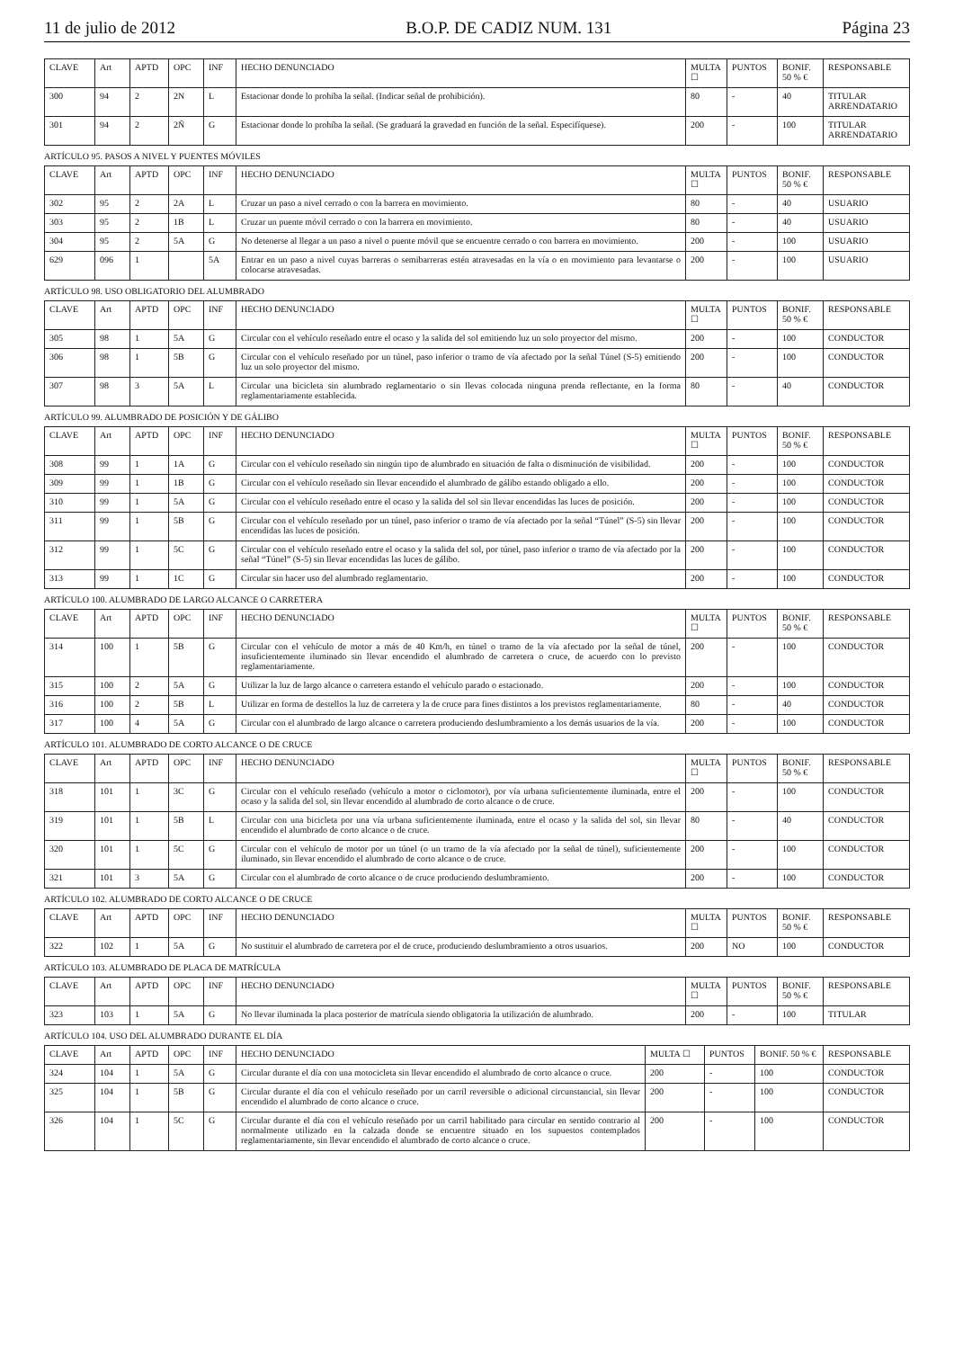11 de julio de 2012 B.O.P. DE CADIZ NUM. 131 Página 23
| CLAVE | Art | APTD | OPC | INF | HECHO DENUNCIADO | MULTA ☐ | PUNTOS | BONIF. 50 % € | RESPONSABLE |
| --- | --- | --- | --- | --- | --- | --- | --- | --- | --- |
| 300 | 94 | 2 | 2N | L | Estacionar donde lo prohiba la señal. (Indicar señal de prohibición). | 80 | - | 40 | TITULAR ARRENDATARIO |
| 301 | 94 | 2 | 2Ñ | G | Estacionar donde lo prohíba la señal. (Se graduará la gravedad en función de la señal. Especifíquese). | 200 | - | 100 | TITULAR ARRENDATARIO |
ARTÍCULO 95. PASOS A NIVEL Y PUENTES MÓVILES
| CLAVE | Art | APTD | OPC | INF | HECHO DENUNCIADO | MULTA ☐ | PUNTOS | BONIF. 50 % € | RESPONSABLE |
| --- | --- | --- | --- | --- | --- | --- | --- | --- | --- |
| 302 | 95 | 2 | 2A | L | Cruzar un paso a nivel cerrado o con la barrera en movimiento. | 80 | - | 40 | USUARIO |
| 303 | 95 | 2 | 1B | L | Cruzar un puente móvil cerrado o con la barrera en movimiento. | 80 | - | 40 | USUARIO |
| 304 | 95 | 2 | 5A | G | No detenerse al llegar a un paso a nivel o puente móvil que se encuentre cerrado o con barrera en movimiento. | 200 | - | 100 | USUARIO |
| 629 | 096 | 1 | | 5A | Entrar en un paso a nivel cuyas barreras o semibarreras estén atravesadas en la vía o en movimiento para levantarse o colocarse atravesadas. | 200 | - | 100 | USUARIO |
ARTÍCULO 98. USO OBLIGATORIO DEL ALUMBRADO
| CLAVE | Art | APTD | OPC | INF | HECHO DENUNCIADO | MULTA ☐ | PUNTOS | BONIF. 50 % € | RESPONSABLE |
| --- | --- | --- | --- | --- | --- | --- | --- | --- | --- |
| 305 | 98 | 1 | 5A | G | Circular con el vehículo reseñado entre el ocaso y la salida del sol emitiendo luz un solo proyector del mismo. | 200 | - | 100 | CONDUCTOR |
| 306 | 98 | 1 | 5B | G | Circular con el vehículo reseñado por un túnel, paso inferior o tramo de vía afectado por la señal Túnel (S-5) emitiendo luz un solo proyector del mismo. | 200 | - | 100 | CONDUCTOR |
| 307 | 98 | 3 | 5A | L | Circular una bicicleta sin alumbrado reglamentario o sin llevas colocada ninguna prenda reflectante, en la forma reglamentariamente establecida. | 80 | - | 40 | CONDUCTOR |
ARTÍCULO 99. ALUMBRADO DE POSICIÓN Y DE GÁLIBO
| CLAVE | Art | APTD | OPC | INF | HECHO DENUNCIADO | MULTA ☐ | PUNTOS | BONIF. 50 % € | RESPONSABLE |
| --- | --- | --- | --- | --- | --- | --- | --- | --- | --- |
| 308 | 99 | 1 | 1A | G | Circular con el vehículo reseñado sin ningún tipo de alumbrado en situación de falta o disminución de visibilidad. | 200 | - | 100 | CONDUCTOR |
| 309 | 99 | 1 | 1B | G | Circular con el vehículo reseñado sin llevar encendido el alumbrado de gálibo estando obligado a ello. | 200 | - | 100 | CONDUCTOR |
| 310 | 99 | 1 | 5A | G | Circular con el vehículo reseñado entre el ocaso y la salida del sol sin llevar encendidas las luces de posición. | 200 | - | 100 | CONDUCTOR |
| 311 | 99 | 1 | 5B | G | Circular con el vehículo reseñado por un túnel, paso inferior o tramo de vía afectado por la señal “Túnel” (S-5) sin llevar encendidas las luces de posición. | 200 | - | 100 | CONDUCTOR |
| 312 | 99 | 1 | 5C | G | Circular con el vehículo reseñado entre el ocaso y la salida del sol, por túnel, paso inferior o tramo de vía afectado por la señal “Túnel” (S-5) sin llevar encendidas las luces de gálibo. | 200 | - | 100 | CONDUCTOR |
| 313 | 99 | 1 | 1C | G | Circular sin hacer uso del alumbrado reglamentario. | 200 | - | 100 | CONDUCTOR |
ARTÍCULO 100. ALUMBRADO DE LARGO ALCANCE O CARRETERA
| CLAVE | Art | APTD | OPC | INF | HECHO DENUNCIADO | MULTA ☐ | PUNTOS | BONIF. 50 % € | RESPONSABLE |
| --- | --- | --- | --- | --- | --- | --- | --- | --- | --- |
| 314 | 100 | 1 | 5B | G | Circular con el vehículo de motor a más de 40 Km/h, en túnel o tramo de la vía afectado por la señal de túnel, insuficientemente iluminado sin llevar encendido el alumbrado de carretera o cruce, de acuerdo con lo previsto reglamentariamente. | 200 | - | 100 | CONDUCTOR |
| 315 | 100 | 2 | 5A | G | Utilizar la luz de largo alcance o carretera estando el vehículo parado o estacionado. | 200 | - | 100 | CONDUCTOR |
| 316 | 100 | 2 | 5B | L | Utilizar en forma de destellos la luz de carretera y la de cruce para fines distintos a los previstos reglamentariamente. | 80 | - | 40 | CONDUCTOR |
| 317 | 100 | 4 | 5A | G | Circular con el alumbrado de largo alcance o carretera produciendo deslumbramiento a los demás usuarios de la vía. | 200 | - | 100 | CONDUCTOR |
ARTÍCULO 101. ALUMBRADO DE CORTO ALCANCE O DE CRUCE
| CLAVE | Art | APTD | OPC | INF | HECHO DENUNCIADO | MULTA ☐ | PUNTOS | BONIF. 50 % € | RESPONSABLE |
| --- | --- | --- | --- | --- | --- | --- | --- | --- | --- |
| 318 | 101 | 1 | 3C | G | Circular con el vehículo reseñado (vehículo a motor o ciclomotor), por vía urbana suficientemente iluminada, entre el ocaso y la salida del sol, sin llevar encendido al alumbrado de corto alcance o de cruce. | 200 | - | 100 | CONDUCTOR |
| 319 | 101 | 1 | 5B | L | Circular con una bicicleta por una vía urbana suficientemente iluminada, entre el ocaso y la salida del sol, sin llevar encendido el alumbrado de corto alcance o de cruce. | 80 | - | 40 | CONDUCTOR |
| 320 | 101 | 1 | 5C | G | Circular con el vehículo de motor por un túnel (o un tramo de la vía afectado por la señal de túnel), suficientemente iluminado, sin llevar encendido el alumbrado de corto alcance o de cruce. | 200 | - | 100 | CONDUCTOR |
| 321 | 101 | 3 | 5A | G | Circular con el alumbrado de corto alcance o de cruce produciendo deslumbramiento. | 200 | - | 100 | CONDUCTOR |
ARTÍCULO 102. ALUMBRADO DE CORTO ALCANCE O DE CRUCE
| CLAVE | Art | APTD | OPC | INF | HECHO DENUNCIADO | MULTA ☐ | PUNTOS | BONIF. 50 % € | RESPONSABLE |
| --- | --- | --- | --- | --- | --- | --- | --- | --- | --- |
| 322 | 102 | 1 | 5A | G | No sustituir el alumbrado de carretera por el de cruce, produciendo deslumbramiento a otros usuarios. | 200 | NO | 100 | CONDUCTOR |
ARTÍCULO 103. ALUMBRADO DE PLACA DE MATRÍCULA
| CLAVE | Art | APTD | OPC | INF | HECHO DENUNCIADO | MULTA ☐ | PUNTOS | BONIF. 50 % € | RESPONSABLE |
| --- | --- | --- | --- | --- | --- | --- | --- | --- | --- |
| 323 | 103 | 1 | 5A | G | No llevar iluminada la placa posterior de matrícula siendo obligatoria la utilización de alumbrado. | 200 | - | 100 | TITULAR |
ARTÍCULO 104. USO DEL ALUMBRADO DURANTE EL DÍA
| CLAVE | Art | APTD | OPC | INF | HECHO DENUNCIADO | MULTA ☐ | PUNTOS | BONIF. 50 % € | RESPONSABLE |
| --- | --- | --- | --- | --- | --- | --- | --- | --- | --- |
| 324 | 104 | 1 | 5A | G | Circular durante el día con una motocicleta sin llevar encendido el alumbrado de corto alcance o cruce. | 200 | - | 100 | CONDUCTOR |
| 325 | 104 | 1 | 5B | G | Circular durante el día con el vehículo reseñado por un carril reversible o adicional circunstancial, sin llevar encendido el alumbrado de corto alcance o cruce. | 200 | - | 100 | CONDUCTOR |
| 326 | 104 | 1 | 5C | G | Circular durante el día con el vehículo reseñado por un carril habilitado para circular en sentido contrario al normalmente utilizado en la calzada donde se encuentre situado en los supuestos contemplados reglamentariamente, sin llevar encendido el alumbrado de corto alcance o cruce. | 200 | - | 100 | CONDUCTOR |